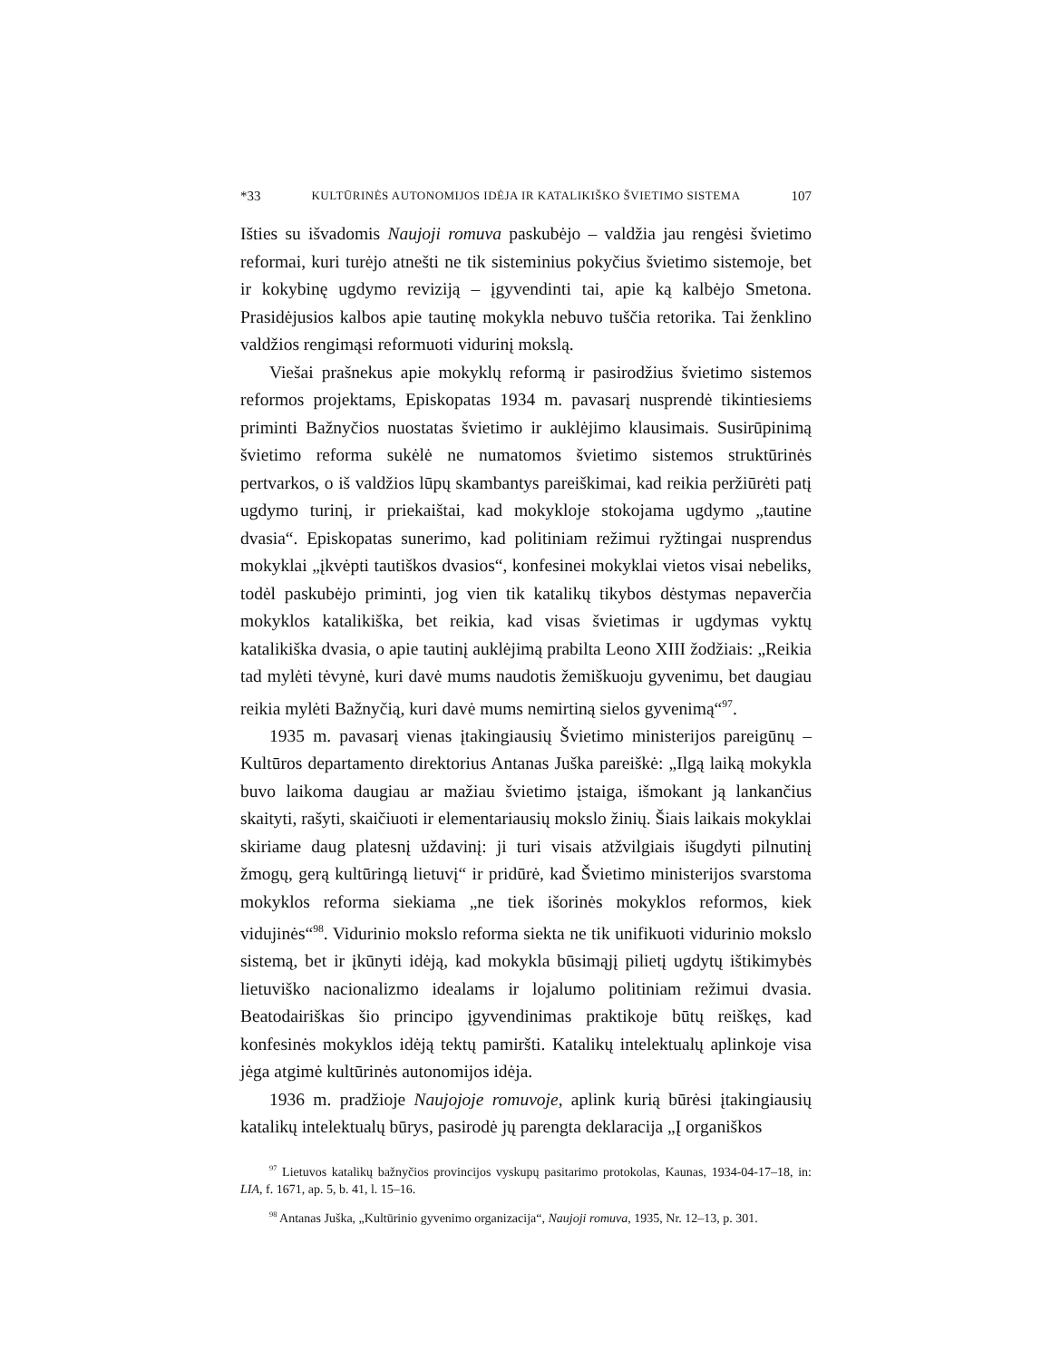*33 KULTŪRINĖS AUTONOMIJOS IDĖJA IR KATALIKIŠKO ŠVIETIMO SISTEMA 107
Išties su išvadomis Naujoji romuva paskubėjo – valdžia jau rengėsi švietimo reformai, kuri turėjo atnešti ne tik sisteminius pokyčius švietimo sistemoje, bet ir kokybinę ugdymo reviziją – įgyvendinti tai, apie ką kalbėjo Smetona. Prasidėjusios kalbos apie tautinę mokykla nebuvo tuščia retorika. Tai ženklino valdžios rengimąsi reformuoti vidurinį mokslą.
Viešai prašnekus apie mokyklų reformą ir pasirodžius švietimo sistemos reformos projektams, Episkopatas 1934 m. pavasarį nusprendė tikintiesiems priminti Bažnyčios nuostatas švietimo ir auklėjimo klausimais. Susirūpinimą švietimo reforma sukėlė ne numatomos švietimo sistemos struktūrinės pertvarkos, o iš valdžios lūpų skambantys pareiškimai, kad reikia peržiūrėti patį ugdymo turinį, ir priekaištai, kad mokykloje stokojama ugdymo „tautine dvasia“. Episkopatas sunerimo, kad politiniam režimui ryžtingai nusprendus mokyklai „įkvėpti tautiškos dvasios“, konfesinei mokyklai vietos visai nebeliks, todėl paskubėjo priminti, jog vien tik katalikų tikybos dėstymas nepaverčia mokyklos katalikiška, bet reikia, kad visas švietimas ir ugdymas vyktų katalikiška dvasia, o apie tautinį auklėjimą prabilta Leono XIII žodžiais: „Reikia tad mylėti tėvynė, kuri davė mums naudotis žemiškuoju gyvenimu, bet daugiau reikia mylėti Bažnyčią, kuri davė mums nemirtiną sielos gyvenimą“<sup>97</sup>.
1935 m. pavasarį vienas įtakingiausių Švietimo ministerijos pareigūnų – Kultūros departamento direktorius Antanas Juška pareiškė: „Ilgą laiką mokykla buvo laikoma daugiau ar mažiau švietimo įstaiga, išmokant ją lankančius skaityti, rašyti, skaičiuoti ir elementariausių mokslo žinių. Šiais laikais mokyklai skiriame daug platesnį uždavinį: ji turi visais atžvilgiais išugdyti pilnutinį žmogų, gerą kultūringą lietuvį“ ir pridūrė, kad Švietimo ministerijos svarstoma mokyklos reforma siekiama „ne tiek išorinės mokyklos reformos, kiek vidujinės“<sup>98</sup>. Vidurinio mokslo reforma siekta ne tik unifikuoti vidurinio mokslo sistemą, bet ir įkūnyti idėją, kad mokykla būsimąjį pilietį ugdytų ištikimybės lietuviško nacionalizmo idealams ir lojalumo politiniam režimui dvasia. Beatodairiškas šio principo įgyvendinimas praktikoje būtų reiškęs, kad konfesinės mokyklos idėją tektų pamiršti. Katalikų intelektualų aplinkoje visa jėga atgimė kultūrinės autonomijos idėja.
1936 m. pradžioje Naujojoje romuvoje, aplink kurią būrėsi įtakingiausių katalikų intelektualų būrys, pasirodė jų parengta deklaracija „Į organiškos
<sup>97</sup> Lietuvos katalikų bažnyčios provincijos vyskupų pasitarimo protokolas, Kaunas, 1934-04-17–18, in: LIA, f. 1671, ap. 5, b. 41, l. 15–16.
<sup>98</sup> Antanas Juška, „Kultūrinio gyvenimo organizacija“, Naujoji romuva, 1935, Nr. 12–13, p. 301.